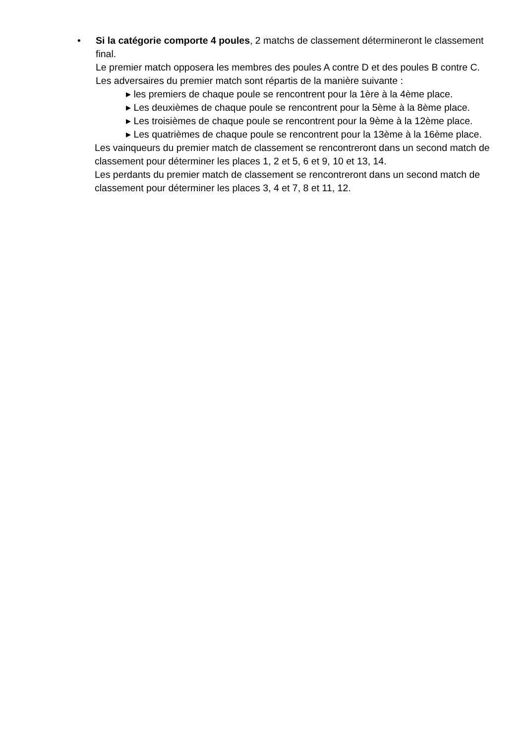•
Si la catégorie comporte 4 poules, 2 matchs de classement détermineront le classement final.
Le premier match opposera les membres des poules A contre D et des poules B contre C.
Les adversaires du premier match sont répartis de la manière suivante :
▸ les premiers de chaque poule se rencontrent pour la 1ère à la 4ème place.
▸ Les deuxièmes de chaque poule se rencontrent pour la 5ème à la 8ème place.
▸ Les troisièmes de chaque poule se rencontrent pour la 9ème à la 12ème place.
▸ Les quatrièmes de chaque poule se rencontrent pour la 13ème à la 16ème place.
Les vainqueurs du premier match de classement se rencontreront dans un second match de classement pour déterminer les places 1, 2 et 5, 6 et 9, 10 et 13, 14.
Les perdants du premier match de classement se rencontreront dans un second match de classement pour déterminer les places 3, 4 et 7, 8 et 11, 12.